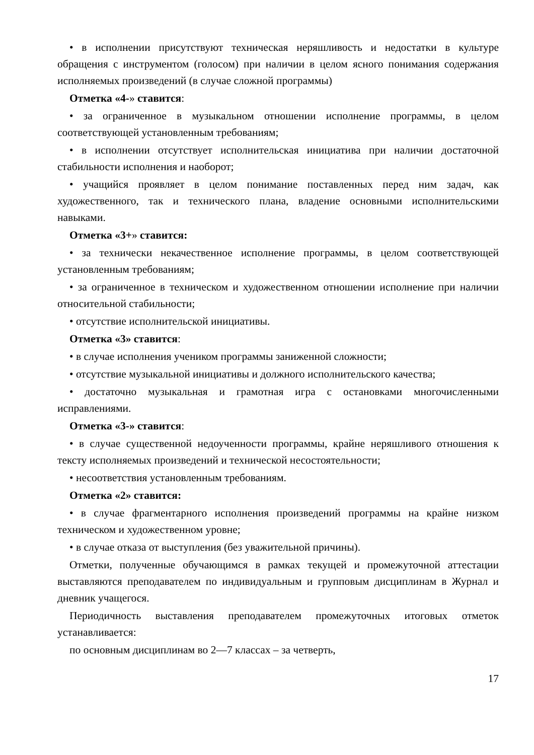• в исполнении присутствуют техническая неряшливость и недостатки в культуре обращения с инструментом (голосом) при наличии в целом ясного понимания содержания исполняемых произведений (в случае сложной программы)
Отметка «4-» ставится:
• за ограниченное в музыкальном отношении исполнение программы, в целом соответствующей установленным требованиям;
• в исполнении отсутствует исполнительская инициатива при наличии достаточной стабильности исполнения и наоборот;
• учащийся проявляет в целом понимание поставленных перед ним задач, как художественного, так и технического плана, владение основными исполнительскими навыками.
Отметка «3+» ставится:
• за технически некачественное исполнение программы, в целом соответствующей установленным требованиям;
• за ограниченное в техническом и художественном отношении исполнение при наличии относительной стабильности;
• отсутствие исполнительской инициативы.
Отметка «3» ставится:
• в случае исполнения учеником программы заниженной сложности;
• отсутствие музыкальной инициативы и должного исполнительского качества;
• достаточно музыкальная и грамотная игра с остановками многочисленными исправлениями.
Отметка «3-» ставится:
• в случае существенной недоученности программы, крайне неряшливого отношения к тексту исполняемых произведений и технической несостоятельности;
• несоответствия установленным требованиям.
Отметка «2» ставится:
• в случае фрагментарного исполнения произведений программы на крайне низком техническом и художественном уровне;
• в случае отказа от выступления (без уважительной причины).
Отметки, полученные обучающимся в рамках текущей и промежуточной аттестации выставляются преподавателем по индивидуальным и групповым дисциплинам в Журнал и дневник учащегося.
Периодичность выставления преподавателем промежуточных итоговых отметок устанавливается:
по основным дисциплинам во 2—7 классах – за четверть,
17